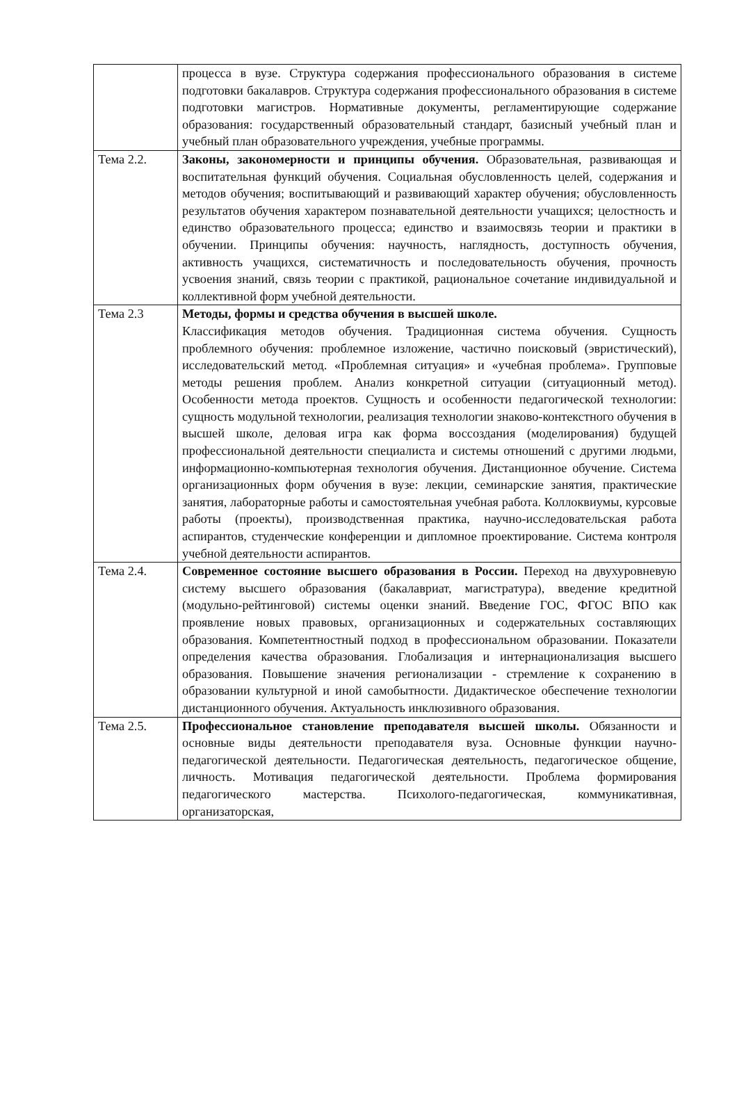| | процесса в вузе. Структура содержания профессионального образования в системе подготовки бакалавров. Структура содержания профессионального образования в системе подготовки магистров. Нормативные документы, регламентирующие содержание образования: государственный образовательный стандарт, базисный учебный план и учебный план образовательного учреждения, учебные программы. |
| Тема 2.2. | Законы, закономерности и принципы обучения. Образовательная, развивающая и воспитательная функций обучения. Социальная обусловленность целей, содержания и методов обучения; воспитывающий и развивающий характер обучения; обусловленность результатов обучения характером познавательной деятельности учащихся; целостность и единство образовательного процесса; единство и взаимосвязь теории и практики в обучении. Принципы обучения: научность, наглядность, доступность обучения, активность учащихся, систематичность и последовательность обучения, прочность усвоения знаний, связь теории с практикой, рациональное сочетание индивидуальной и коллективной форм учебной деятельности. |
| Тема 2.3 | Методы, формы и средства обучения в высшей школе. Классификация методов обучения. Традиционная система обучения. Сущность проблемного обучения: проблемное изложение, частично поисковый (эвристический), исследовательский метод. «Проблемная ситуация» и «учебная проблема». Групповые методы решения проблем. Анализ конкретной ситуации (ситуационный метод). Особенности метода проектов. Сущность и особенности педагогической технологии: сущность модульной технологии, реализация технологии знаково-контекстного обучения в высшей школе, деловая игра как форма воссоздания (моделирования) будущей профессиональной деятельности специалиста и системы отношений с другими людьми, информационно-компьютерная технология обучения. Дистанционное обучение. Система организационных форм обучения в вузе: лекции, семинарские занятия, практические занятия, лабораторные работы и самостоятельная учебная работа. Коллоквиумы, курсовые работы (проекты), производственная практика, научно-исследовательская работа аспирантов, студенческие конференции и дипломное проектирование. Система контроля учебной деятельности аспирантов. |
| Тема 2.4. | Современное состояние высшего образования в России. Переход на двухуровневую систему высшего образования (бакалавриат, магистратура), введение кредитной (модульно-рейтинговой) системы оценки знаний. Введение ГОС, ФГОС ВПО как проявление новых правовых, организационных и содержательных составляющих образования. Компетентностный подход в профессиональном образовании. Показатели определения качества образования. Глобализация и интернационализация высшего образования. Повышение значения регионализации - стремление к сохранению в образовании культурной и иной самобытности. Дидактическое обеспечение технологии дистанционного обучения. Актуальность инклюзивного образования. |
| Тема 2.5. | Профессиональное становление преподавателя высшей школы. Обязанности и основные виды деятельности преподавателя вуза. Основные функции научно-педагогической деятельности. Педагогическая деятельность, педагогическое общение, личность. Мотивация педагогической деятельности. Проблема формирования педагогического мастерства. Психолого-педагогическая, коммуникативная, организаторская, |